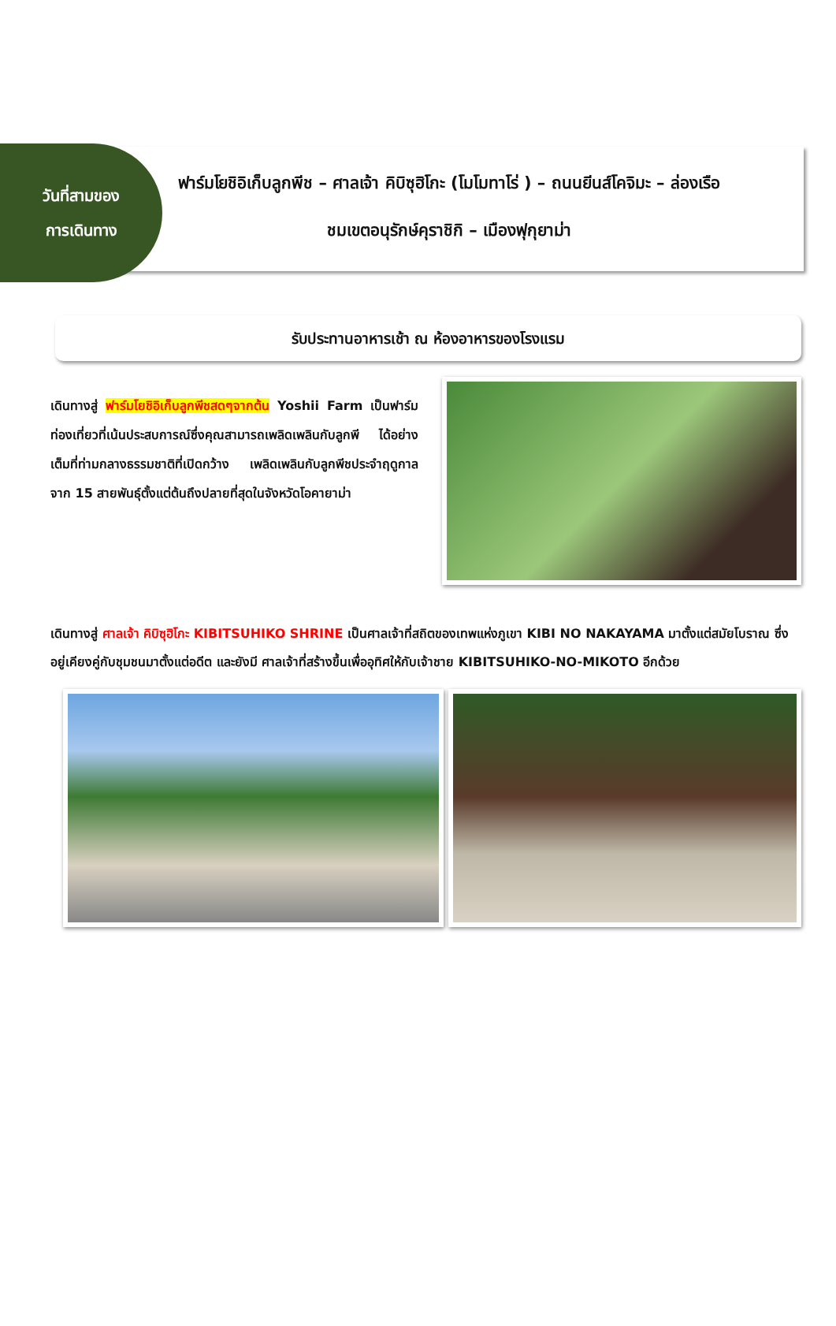วันที่สามของ
การเดินทาง
ฟาร์มโยชิอิเก็บลูกพีช – ศาลเจ้า คิบิซุฮิโกะ (โมโมทาโร่ ) – ถนนยีนส์โคจิมะ – ล่องเรือชมเขตอนุรักษ์คุราชิกิ – เมืองฟุกุยาม่า
รับประทานอาหารเช้า ณ ห้องอาหารของโรงแรม
เดินทางสู่ ฟาร์มโยชิอิเก็บลูกพีชสดๆจากต้น Yoshii Farm เป็นฟาร์มท่องเที่ยวที่เน้นประสบการณ์ซึ่งคุณสามารถเพลิดเพลินกับลูกพี ได้อย่างเต็มที่ท่ามกลางธรรมชาติที่เปิดกว้าง เพลิดเพลินกับลูกพีชประจำฤดูกาลจาก 15 สายพันธุ์ตั้งแต่ต้นถึงปลายที่สุดในจังหวัดโอคายาม่า
เดินทางสู่ ศาลเจ้า คิบิซุฮิโกะ KIBITSUHIKO SHRINE เป็นศาลเจ้าที่สถิตของเทพแห่งภูเขา KIBI NO NAKAYAMA มาตั้งแต่สมัยโบราณ ซึ่งอยู่เคียงคู่กับชุมชนมาตั้งแต่อดีต และยังมี ศาลเจ้าที่สร้างขึ้นเพื่ออุทิศให้กับเจ้าชาย KIBITSUHIKO-NO-MIKOTO อีกด้วย